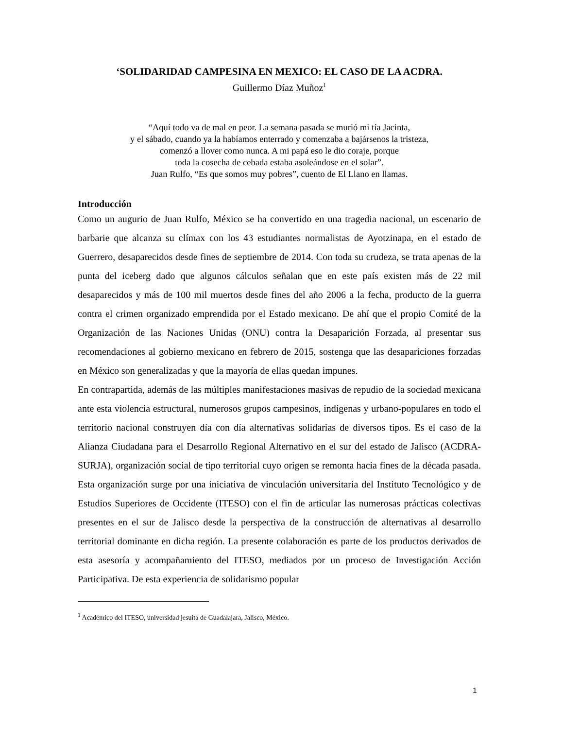‘SOLIDARIDAD CAMPESINA EN MEXICO: EL CASO DE LA ACDRA.
Guillermo Díaz Muñoz<sup>1</sup>
“Aquí todo va de mal en peor. La semana pasada se murió mi tía Jacinta,
y el sábado, cuando ya la habíamos enterrado y comenzaba a bajársenos la tristeza,
comenzó a llover como nunca. A mi papá eso le dio coraje, porque
toda la cosecha de cebada estaba asoleándose en el solar”.
Juan Rulfo, “Es que somos muy pobres”, cuento de El Llano en llamas.
Introducción
Como un augurio de Juan Rulfo, México se ha convertido en una tragedia nacional, un escenario de barbarie que alcanza su clímax con los 43 estudiantes normalistas de Ayotzinapa, en el estado de Guerrero, desaparecidos desde fines de septiembre de 2014. Con toda su crudeza, se trata apenas de la punta del iceberg dado que algunos cálculos señalan que en este país existen más de 22 mil desaparecidos y más de 100 mil muertos desde fines del año 2006 a la fecha, producto de la guerra contra el crimen organizado emprendida por el Estado mexicano. De ahí que el propio Comité de la Organización de las Naciones Unidas (ONU) contra la Desaparición Forzada, al presentar sus recomendaciones al gobierno mexicano en febrero de 2015, sostenga que las desapariciones forzadas en México son generalizadas y que la mayoría de ellas quedan impunes.
En contrapartida, además de las múltiples manifestaciones masivas de repudio de la sociedad mexicana ante esta violencia estructural, numerosos grupos campesinos, indígenas y urbano-populares en todo el territorio nacional construyen día con día alternativas solidarias de diversos tipos. Es el caso de la Alianza Ciudadana para el Desarrollo Regional Alternativo en el sur del estado de Jalisco (ACDRA-SURJA), organización social de tipo territorial cuyo origen se remonta hacia fines de la década pasada. Esta organización surge por una iniciativa de vinculación universitaria del Instituto Tecnológico y de Estudios Superiores de Occidente (ITESO) con el fin de articular las numerosas prácticas colectivas presentes en el sur de Jalisco desde la perspectiva de la construcción de alternativas al desarrollo territorial dominante en dicha región. La presente colaboración es parte de los productos derivados de esta asesoría y acompañamiento del ITESO, mediados por un proceso de Investigación Acción Participativa. De esta experiencia de solidarismo popular
<sup>1</sup> Académico del ITESO, universidad jesuita de Guadalajara, Jalisco, México.
1